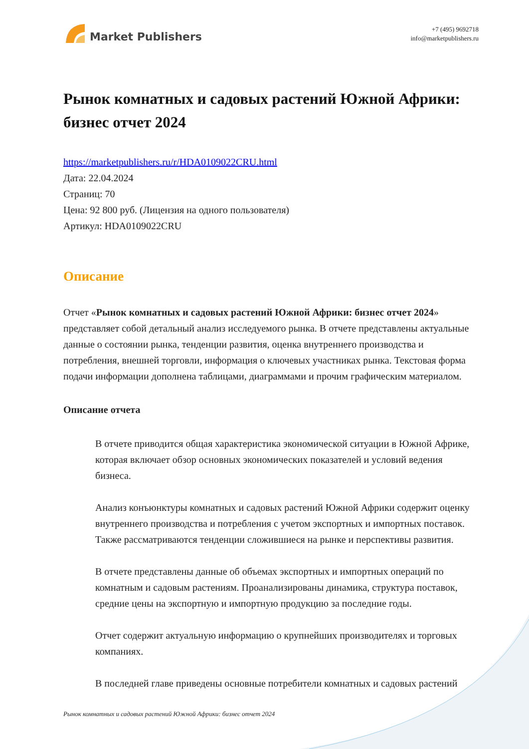Market Publishers
+7 (495) 9692718
info@marketpublishers.ru
Рынок комнатных и садовых растений Южной Африки: бизнес отчет 2024
https://marketpublishers.ru/r/HDA0109022CRU.html
Дата: 22.04.2024
Страниц: 70
Цена: 92 800 руб. (Лицензия на одного пользователя)
Артикул: HDA0109022CRU
Описание
Отчет «Рынок комнатных и садовых растений Южной Африки: бизнес отчет 2024» представляет собой детальный анализ исследуемого рынка. В отчете представлены актуальные данные о состоянии рынка, тенденции развития, оценка внутреннего производства и потребления, внешней торговли, информация о ключевых участниках рынка. Текстовая форма подачи информации дополнена таблицами, диаграммами и прочим графическим материалом.
Описание отчета
В отчете приводится общая характеристика экономической ситуации в Южной Африке, которая включает обзор основных экономических показателей и условий ведения бизнеса.
Анализ конъюнктуры комнатных и садовых растений Южной Африки содержит оценку внутреннего производства и потребления с учетом экспортных и импортных поставок. Также рассматриваются тенденции сложившиеся на рынке и перспективы развития.
В отчете представлены данные об объемах экспортных и импортных операций по комнатным и садовым растениям. Проанализированы динамика, структура поставок, средние цены на экспортную и импортную продукцию за последние годы.
Отчет содержит актуальную информацию о крупнейших производителях и торговых компаниях.
В последней главе приведены основные потребители комнатных и садовых растений
Рынок комнатных и садовых растений Южной Африки: бизнес отчет 2024